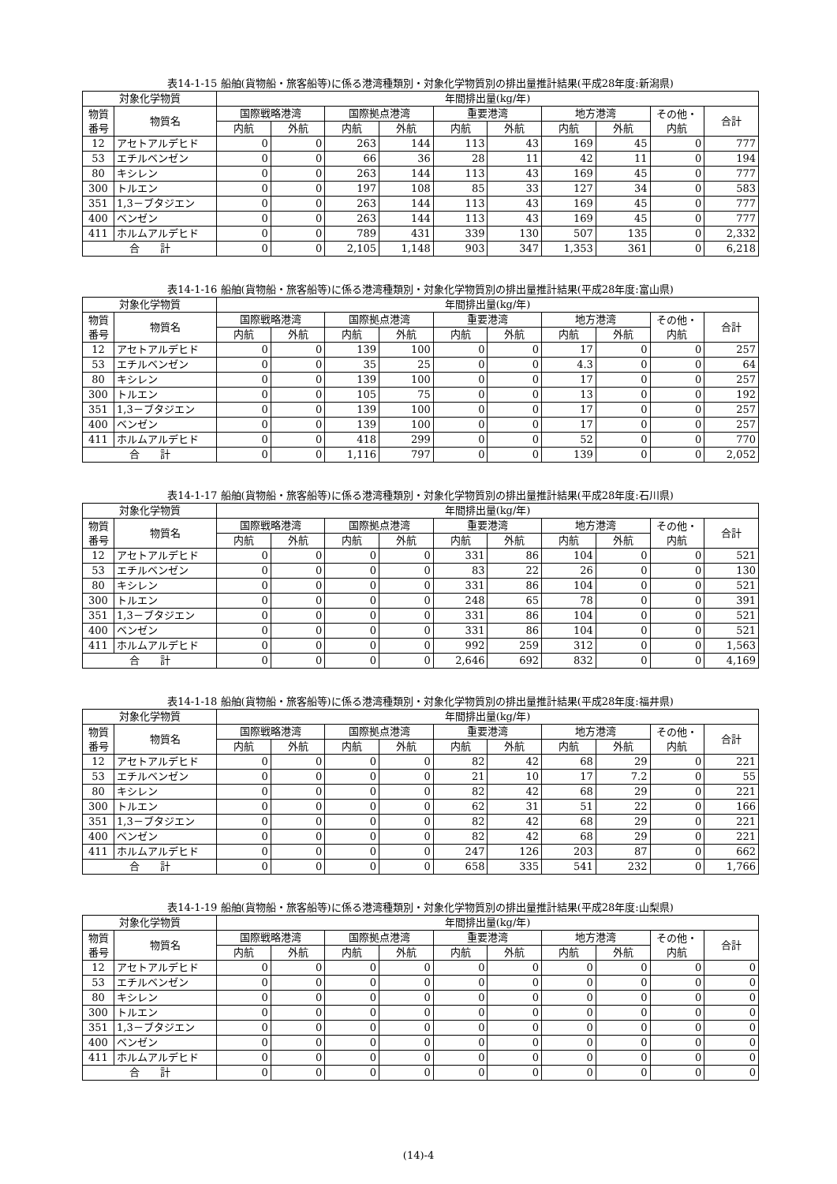表14-1-15 船舶(貨物船・旅客船等)に係る港湾種類別・対象化学物質別の排出量推計結果(平成28年度:新潟県)
| 対象化学物質 | | 年間排出量(kg/年) | | | | | | | | | |
| --- | --- | --- | --- | --- | --- | --- | --- | --- | --- | --- | --- |
| 物質 番号 | 物質名 | 国際戦略港湾 | | 国際拠点港湾 | | 重要港湾 | | 地方港湾 | | その他・ 内航 | 合計 |
| | | 内航 | 外航 | 内航 | 外航 | 内航 | 外航 | 内航 | 外航 | | |
| 12 | アセトアルデヒド | 0 | 0 | 263 | 144 | 113 | 43 | 169 | 45 | 0 | 777 |
| 53 | エチルベンゼン | 0 | 0 | 66 | 36 | 28 | 11 | 42 | 11 | 0 | 194 |
| 80 | キシレン | 0 | 0 | 263 | 144 | 113 | 43 | 169 | 45 | 0 | 777 |
| 300 | トルエン | 0 | 0 | 197 | 108 | 85 | 33 | 127 | 34 | 0 | 583 |
| 351 | 1,3－ブタジエン | 0 | 0 | 263 | 144 | 113 | 43 | 169 | 45 | 0 | 777 |
| 400 | ベンゼン | 0 | 0 | 263 | 144 | 113 | 43 | 169 | 45 | 0 | 777 |
| 411 | ホルムアルデヒド | 0 | 0 | 789 | 431 | 339 | 130 | 507 | 135 | 0 | 2,332 |
| 合 計 | | 0 | 0 | 2,105 | 1,148 | 903 | 347 | 1,353 | 361 | 0 | 6,218 |
表14-1-16 船舶(貨物船・旅客船等)に係る港湾種類別・対象化学物質別の排出量推計結果(平成28年度:富山県)
| 対象化学物質 | | 年間排出量(kg/年) | | | | | | | | | |
| --- | --- | --- | --- | --- | --- | --- | --- | --- | --- | --- | --- |
| 物質 番号 | 物質名 | 国際戦略港湾 | | 国際拠点港湾 | | 重要港湾 | | 地方港湾 | | その他・ 内航 | 合計 |
| | | 内航 | 外航 | 内航 | 外航 | 内航 | 外航 | 内航 | 外航 | | |
| 12 | アセトアルデヒド | 0 | 0 | 139 | 100 | 0 | 0 | 17 | 0 | 0 | 257 |
| 53 | エチルベンゼン | 0 | 0 | 35 | 25 | 0 | 0 | 4.3 | 0 | 0 | 64 |
| 80 | キシレン | 0 | 0 | 139 | 100 | 0 | 0 | 17 | 0 | 0 | 257 |
| 300 | トルエン | 0 | 0 | 105 | 75 | 0 | 0 | 13 | 0 | 0 | 192 |
| 351 | 1,3－ブタジエン | 0 | 0 | 139 | 100 | 0 | 0 | 17 | 0 | 0 | 257 |
| 400 | ベンゼン | 0 | 0 | 139 | 100 | 0 | 0 | 17 | 0 | 0 | 257 |
| 411 | ホルムアルデヒド | 0 | 0 | 418 | 299 | 0 | 0 | 52 | 0 | 0 | 770 |
| 合 計 | | 0 | 0 | 1,116 | 797 | 0 | 0 | 139 | 0 | 0 | 2,052 |
表14-1-17 船舶(貨物船・旅客船等)に係る港湾種類別・対象化学物質別の排出量推計結果(平成28年度:石川県)
| 対象化学物質 | | 年間排出量(kg/年) | | | | | | | | | |
| --- | --- | --- | --- | --- | --- | --- | --- | --- | --- | --- | --- |
| 物質 番号 | 物質名 | 国際戦略港湾 | | 国際拠点港湾 | | 重要港湾 | | 地方港湾 | | その他・ 内航 | 合計 |
| | | 内航 | 外航 | 内航 | 外航 | 内航 | 外航 | 内航 | 外航 | | |
| 12 | アセトアルデヒド | 0 | 0 | 0 | 0 | 331 | 86 | 104 | 0 | 0 | 521 |
| 53 | エチルベンゼン | 0 | 0 | 0 | 0 | 83 | 22 | 26 | 0 | 0 | 130 |
| 80 | キシレン | 0 | 0 | 0 | 0 | 331 | 86 | 104 | 0 | 0 | 521 |
| 300 | トルエン | 0 | 0 | 0 | 0 | 248 | 65 | 78 | 0 | 0 | 391 |
| 351 | 1,3－ブタジエン | 0 | 0 | 0 | 0 | 331 | 86 | 104 | 0 | 0 | 521 |
| 400 | ベンゼン | 0 | 0 | 0 | 0 | 331 | 86 | 104 | 0 | 0 | 521 |
| 411 | ホルムアルデヒド | 0 | 0 | 0 | 0 | 992 | 259 | 312 | 0 | 0 | 1,563 |
| 合 計 | | 0 | 0 | 0 | 0 | 2,646 | 692 | 832 | 0 | 0 | 4,169 |
表14-1-18 船舶(貨物船・旅客船等)に係る港湾種類別・対象化学物質別の排出量推計結果(平成28年度:福井県)
| 対象化学物質 | | 年間排出量(kg/年) | | | | | | | | | |
| --- | --- | --- | --- | --- | --- | --- | --- | --- | --- | --- | --- |
| 物質 番号 | 物質名 | 国際戦略港湾 | | 国際拠点港湾 | | 重要港湾 | | 地方港湾 | | その他・ 内航 | 合計 |
| | | 内航 | 外航 | 内航 | 外航 | 内航 | 外航 | 内航 | 外航 | | |
| 12 | アセトアルデヒド | 0 | 0 | 0 | 0 | 82 | 42 | 68 | 29 | 0 | 221 |
| 53 | エチルベンゼン | 0 | 0 | 0 | 0 | 21 | 10 | 17 | 7.2 | 0 | 55 |
| 80 | キシレン | 0 | 0 | 0 | 0 | 82 | 42 | 68 | 29 | 0 | 221 |
| 300 | トルエン | 0 | 0 | 0 | 0 | 62 | 31 | 51 | 22 | 0 | 166 |
| 351 | 1,3－ブタジエン | 0 | 0 | 0 | 0 | 82 | 42 | 68 | 29 | 0 | 221 |
| 400 | ベンゼン | 0 | 0 | 0 | 0 | 82 | 42 | 68 | 29 | 0 | 221 |
| 411 | ホルムアルデヒド | 0 | 0 | 0 | 0 | 247 | 126 | 203 | 87 | 0 | 662 |
| 合 計 | | 0 | 0 | 0 | 0 | 658 | 335 | 541 | 232 | 0 | 1,766 |
表14-1-19 船舶(貨物船・旅客船等)に係る港湾種類別・対象化学物質別の排出量推計結果(平成28年度:山梨県)
| 対象化学物質 | | 年間排出量(kg/年) | | | | | | | | | |
| --- | --- | --- | --- | --- | --- | --- | --- | --- | --- | --- | --- |
| 物質 番号 | 物質名 | 国際戦略港湾 | | 国際拠点港湾 | | 重要港湾 | | 地方港湾 | | その他・ 内航 | 合計 |
| | | 内航 | 外航 | 内航 | 外航 | 内航 | 外航 | 内航 | 外航 | | |
| 12 | アセトアルデヒド | 0 | 0 | 0 | 0 | 0 | 0 | 0 | 0 | 0 | 0 |
| 53 | エチルベンゼン | 0 | 0 | 0 | 0 | 0 | 0 | 0 | 0 | 0 | 0 |
| 80 | キシレン | 0 | 0 | 0 | 0 | 0 | 0 | 0 | 0 | 0 | 0 |
| 300 | トルエン | 0 | 0 | 0 | 0 | 0 | 0 | 0 | 0 | 0 | 0 |
| 351 | 1,3－ブタジエン | 0 | 0 | 0 | 0 | 0 | 0 | 0 | 0 | 0 | 0 |
| 400 | ベンゼン | 0 | 0 | 0 | 0 | 0 | 0 | 0 | 0 | 0 | 0 |
| 411 | ホルムアルデヒド | 0 | 0 | 0 | 0 | 0 | 0 | 0 | 0 | 0 | 0 |
| 合 計 | | 0 | 0 | 0 | 0 | 0 | 0 | 0 | 0 | 0 | 0 |
(14)-4